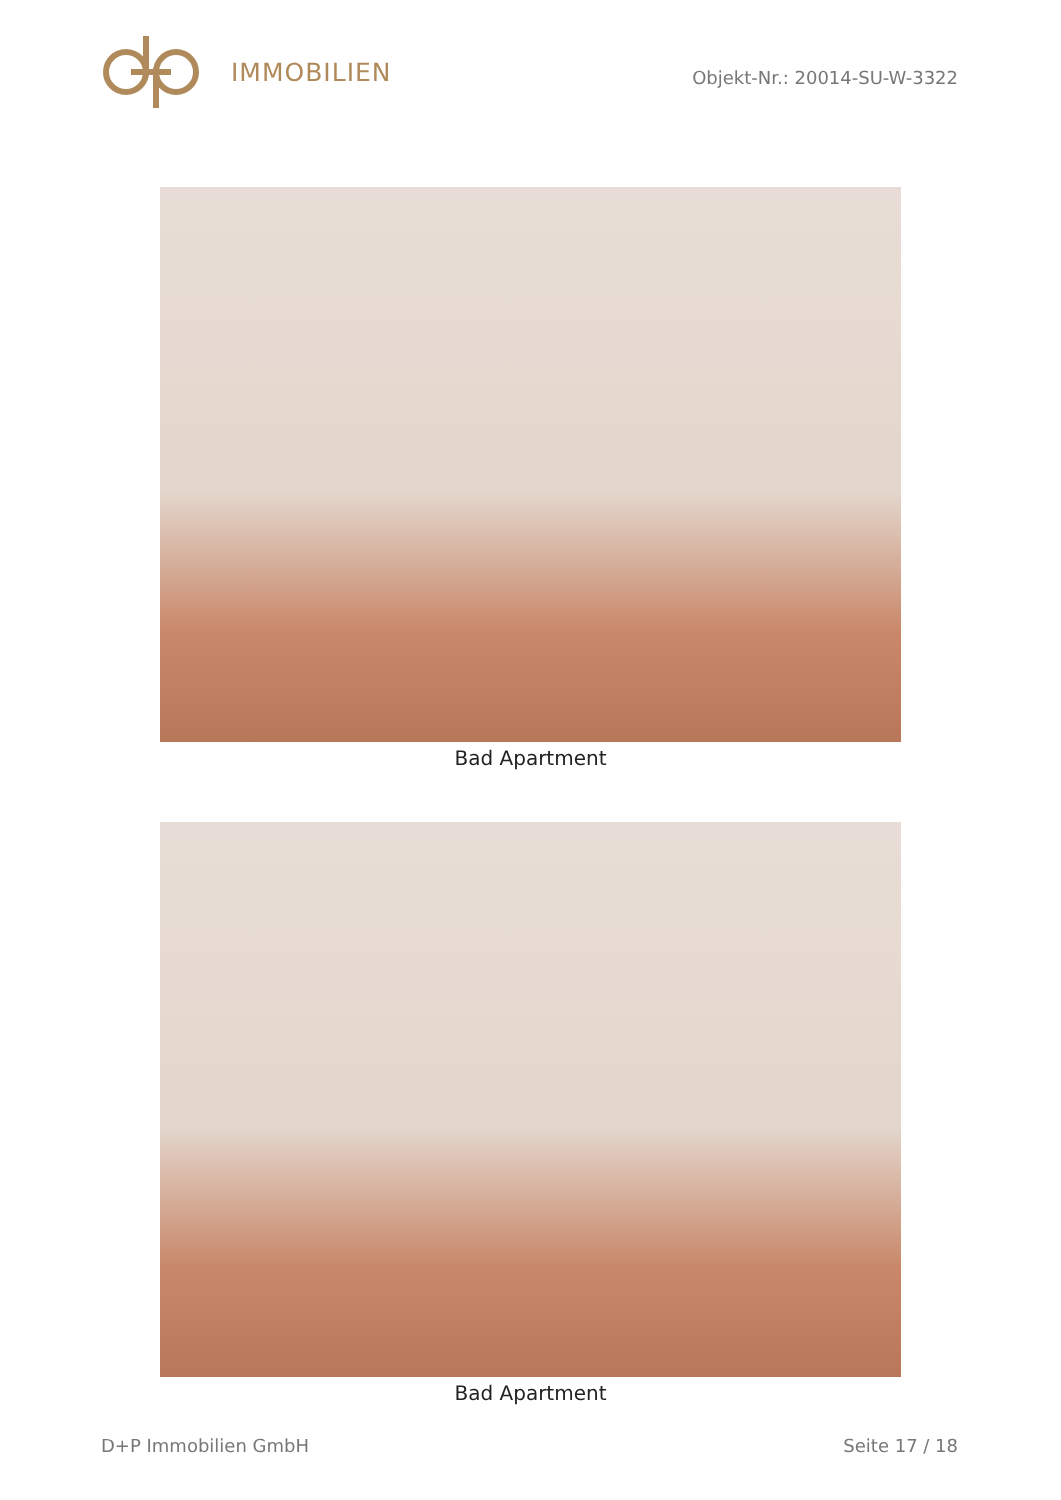IMMOBILIEN
Objekt-Nr.: 20014-SU-W-3322
Bad Apartment
Bad Apartment
D+P Immobilien GmbH Seite 17 / 18